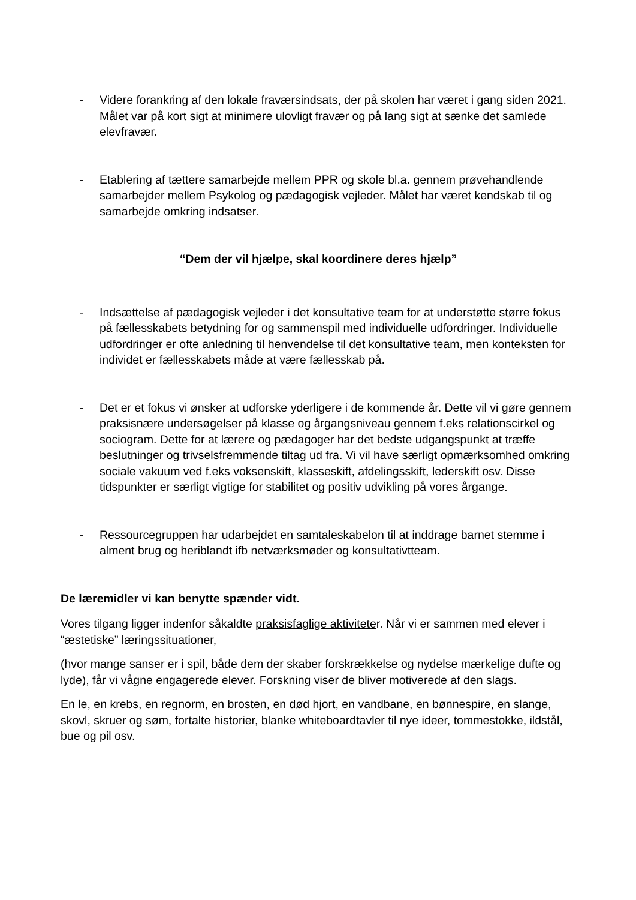- Videre forankring af den lokale fraværsindsats, der på skolen har været i gang siden 2021. Målet var på kort sigt at minimere ulovligt fravær og på lang sigt at sænke det samlede elevfravær.
- Etablering af tættere samarbejde mellem PPR og skole bl.a. gennem prøvehandlende samarbejder mellem Psykolog og pædagogisk vejleder. Målet har været kendskab til og samarbejde omkring indsatser.
“Dem der vil hjælpe, skal koordinere deres hjælp”
- Indsættelse af pædagogisk vejleder i det konsultative team for at understøtte større fokus på fællesskabets betydning for og sammenspil med individuelle udfordringer. Individuelle udfordringer er ofte anledning til henvendelse til det konsultative team, men konteksten for individet er fællesskabets måde at være fællesskab på.
- Det er et fokus vi ønsker at udforske yderligere i de kommende år. Dette vil vi gøre gennem praksisnære undersøgelser på klasse og årgangsniveau gennem f.eks relationscirkel og sociogram. Dette for at lærere og pædagoger har det bedste udgangspunkt at træffe beslutninger og trivselsfremmende tiltag ud fra. Vi vil have særligt opmærksomhed omkring sociale vakuum ved f.eks voksenskift, klasseskift, afdelingsskift, lederskift osv. Disse tidspunkter er særligt vigtige for stabilitet og positiv udvikling på vores årgange.
- Ressourcegruppen har udarbejdet en samtaleskabelon til at inddrage barnet stemme i alment brug og heriblandt ifb netværksmøder og konsultativtteam.
De læremidler vi kan benytte spænder vidt.
Vores tilgang ligger indenfor såkaldte praksisfaglige aktiviteter. Når vi er sammen med elever i “æstetiske” læringssituationer,
(hvor mange sanser er i spil, både dem der skaber forskrækkelse og nydelse mærkelige dufte og lyde), får vi vågne engagerede elever. Forskning viser de bliver motiverede af den slags.
En le, en krebs, en regnorm, en brosten, en død hjort, en vandbane, en bønnespire, en slange, skovl, skruer og søm, fortalte historier, blanke whiteboardtavler til nye ideer, tommestokke, ildstål, bue og pil osv.